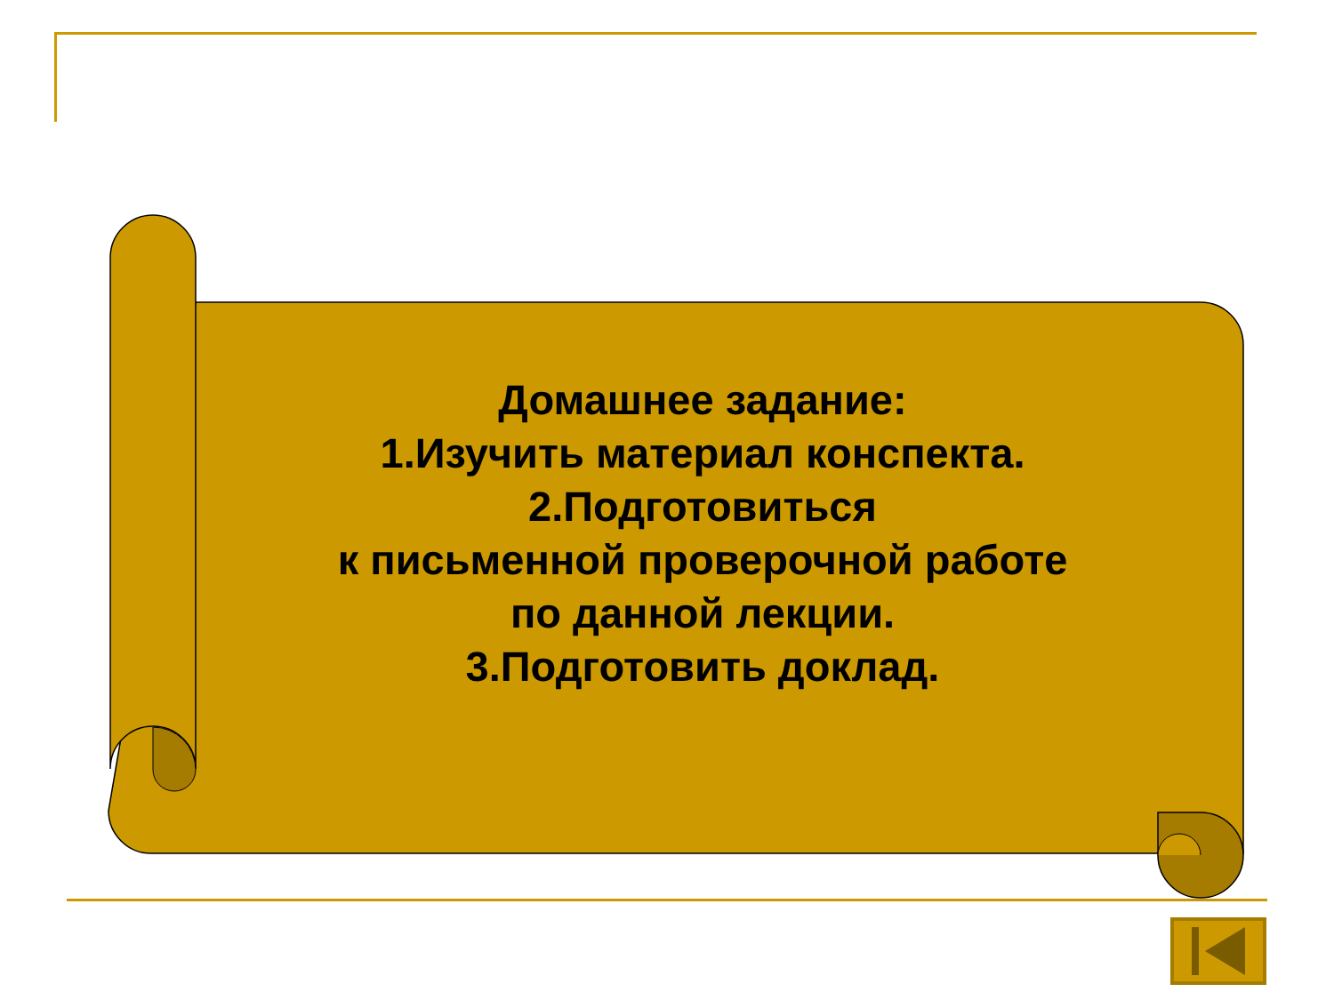Домашнее задание:
1.Изучить материал конспекта.
2.Подготовиться
к письменной проверочной работе
по данной лекции.
3.Подготовить доклад.